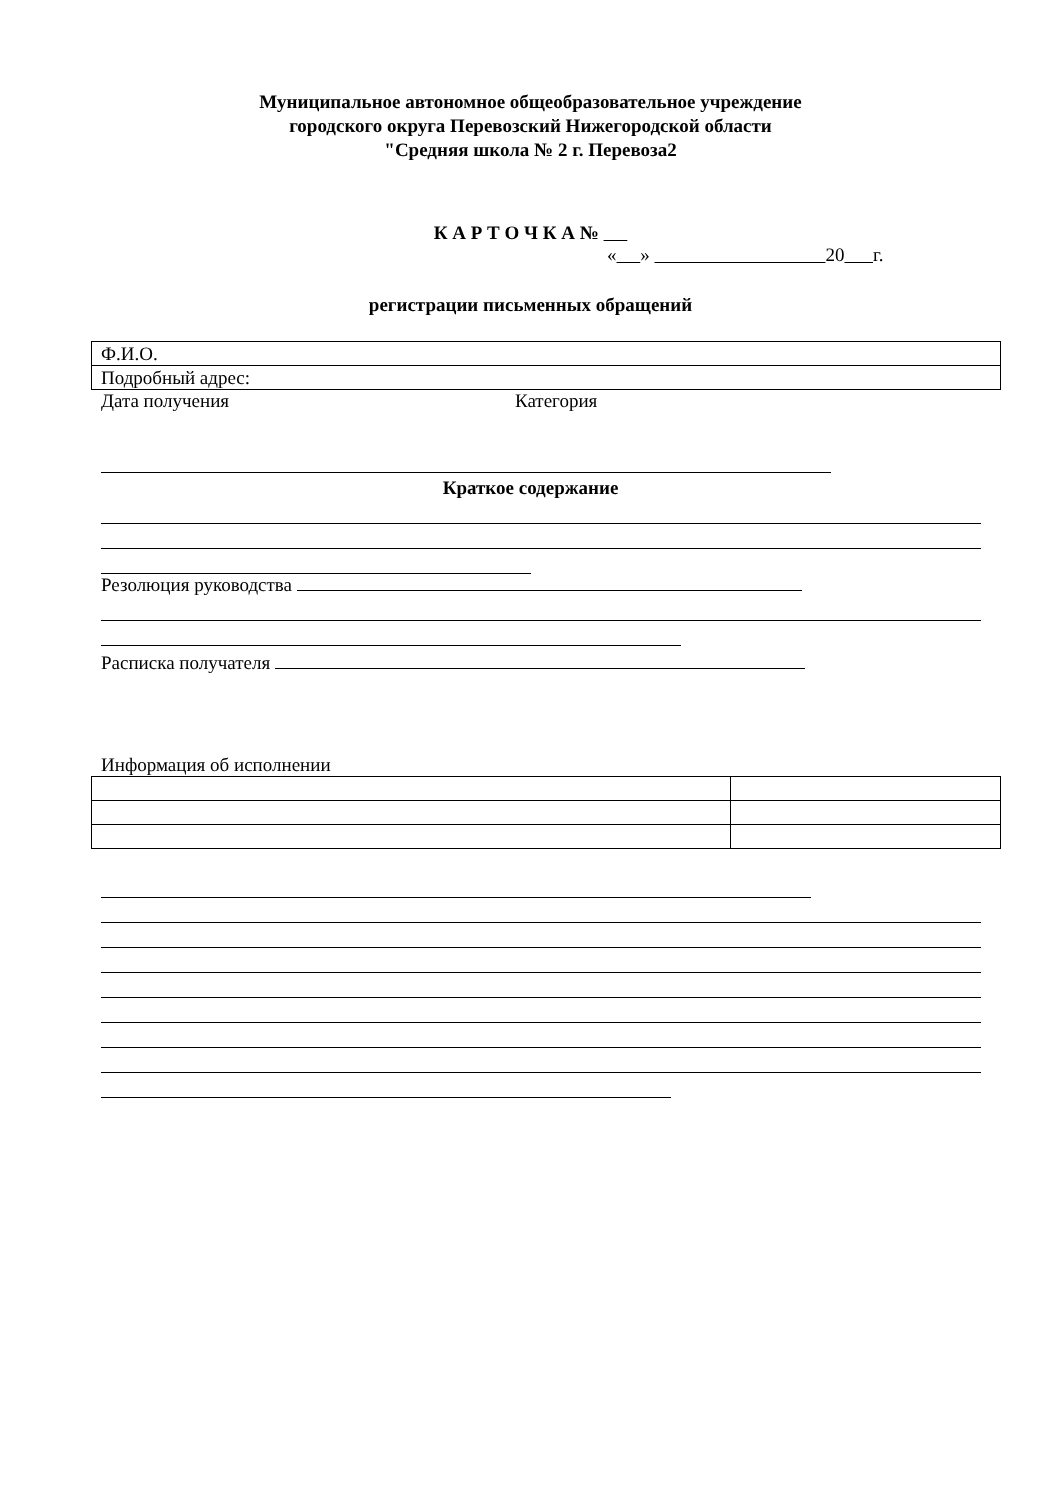Муниципальное автономное общеобразовательное учреждение
городского округа Перевозский Нижегородской области
"Средняя школа № 2 г. Перевоза2
К А Р Т О Ч К А №
« » 20 г.
регистрации письменных обращений
| Ф.И.О. |
| Подробный адрес: |
Дата получения Категория
Краткое содержание
Резолюция руководства
Расписка получателя
Информация об исполнении